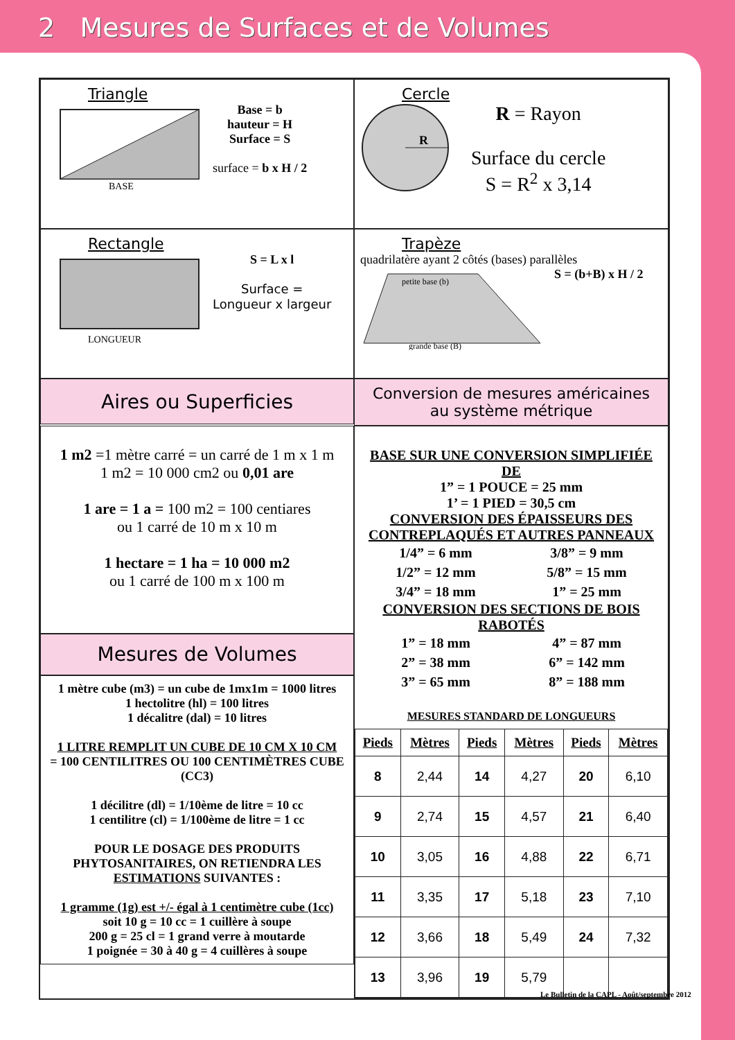2 Mesures de Surfaces et de Volumes
Triangle
BASE
Base = b
hauteur = H
Surface = S
surface = b x H / 2
Cercle
R
R = Rayon
Surface du cercle
S = R<sup>2</sup> x 3,14
Rectangle
LONGUEUR
S = L x l
Surface =
Longueur x largeur
Trapèze
quadrilatère ayant 2 côtés (bases) parallèles
petite base (b)
grande base (B)
S = (b+B) x H / 2
Aires ou Superficies
Conversion de mesures américaines
au système métrique
1 m2 =1 mètre carré = un carré de 1 m x 1 m
1 m2 = 10 000 cm2 ou 0,01 are
1 are = 1 a = 100 m2 = 100 centiares
ou 1 carré de 10 m x 10 m
1 hectare = 1 ha = 10 000 m2
ou 1 carré de 100 m x 100 m
Mesures de Volumes
1 mètre cube (m3) = un cube de 1mx1m = 1000 litres
1 hectolitre (hl) = 100 litres
1 décalitre (dal) = 10 litres
1 LITRE REMPLIT UN CUBE DE 10 CM X 10 CM
= 100 CENTILITRES OU 100 CENTIMÈTRES CUBE (CC3)
1 décilitre (dl) = 1/10ème de litre = 10 cc
1 centilitre (cl) = 1/100ème de litre = 1 cc
POUR LE DOSAGE DES PRODUITS PHYTOSANITAIRES, ON RETIENDRA LES ESTIMATIONS SUIVANTES :
1 gramme (1g) est +/- égal à 1 centimètre cube (1cc)
soit 10 g = 10 cc = 1 cuillère à soupe
200 g = 25 cl = 1 grand verre à moutarde
1 poignée = 30 à 40 g = 4 cuillères à soupe
BASE SUR UNE CONVERSION SIMPLIFIÉE DE
1” = 1 POUCE = 25 mm
1’ = 1 PIED = 30,5 cm
CONVERSION DES ÉPAISSEURS DES CONTREPLAQUÉS ET AUTRES PANNEAUX
1/4” = 6 mm 3/8” = 9 mm 1/2” = 12 mm 5/8” = 15 mm 3/4” = 18 mm 1” = 25 mm
CONVERSION DES SECTIONS DE BOIS RABOTÉS
1” = 18 mm 4” = 87 mm 2” = 38 mm 6” = 142 mm 3” = 65 mm 8” = 188 mm
MESURES STANDARD DE LONGUEURS
| Pieds | Mètres | Pieds | Mètres | Pieds | Mètres |
| --- | --- | --- | --- | --- | --- |
| 8 | 2,44 | 14 | 4,27 | 20 | 6,10 |
| 9 | 2,74 | 15 | 4,57 | 21 | 6,40 |
| 10 | 3,05 | 16 | 4,88 | 22 | 6,71 |
| 11 | 3,35 | 17 | 5,18 | 23 | 7,10 |
| 12 | 3,66 | 18 | 5,49 | 24 | 7,32 |
| 13 | 3,96 | 19 | 5,79 | | |
Le Bulletin de la CAPL - Août/septembre 2012